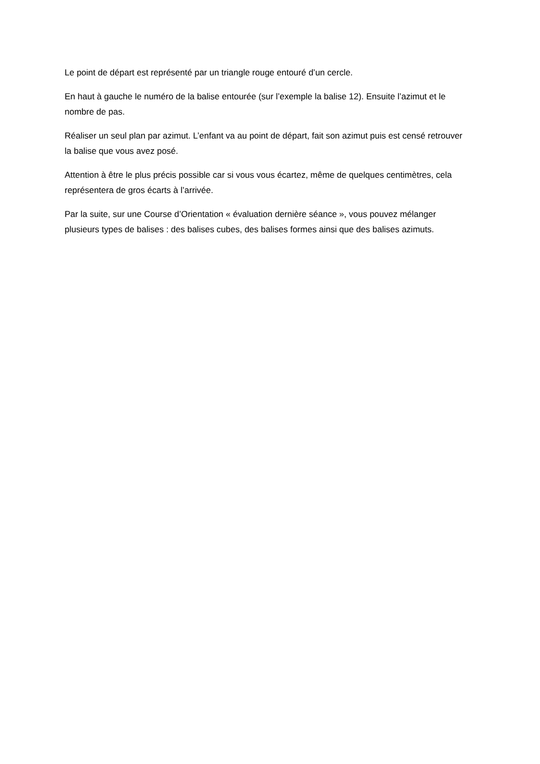Le point de départ est représenté par un triangle rouge entouré d’un cercle.
En haut à gauche le numéro de la balise entourée (sur l’exemple la balise 12). Ensuite l’azimut et le nombre de pas.
Réaliser un seul plan par azimut. L’enfant va au point de départ, fait son azimut puis est censé retrouver la balise que vous avez posé.
Attention à être le plus précis possible car si vous vous écartez, même de quelques centimètres, cela représentera de gros écarts à l’arrivée.
Par la suite, sur une Course d’Orientation « évaluation dernière séance », vous pouvez mélanger plusieurs types de balises : des balises cubes, des balises formes ainsi que des balises azimuts.